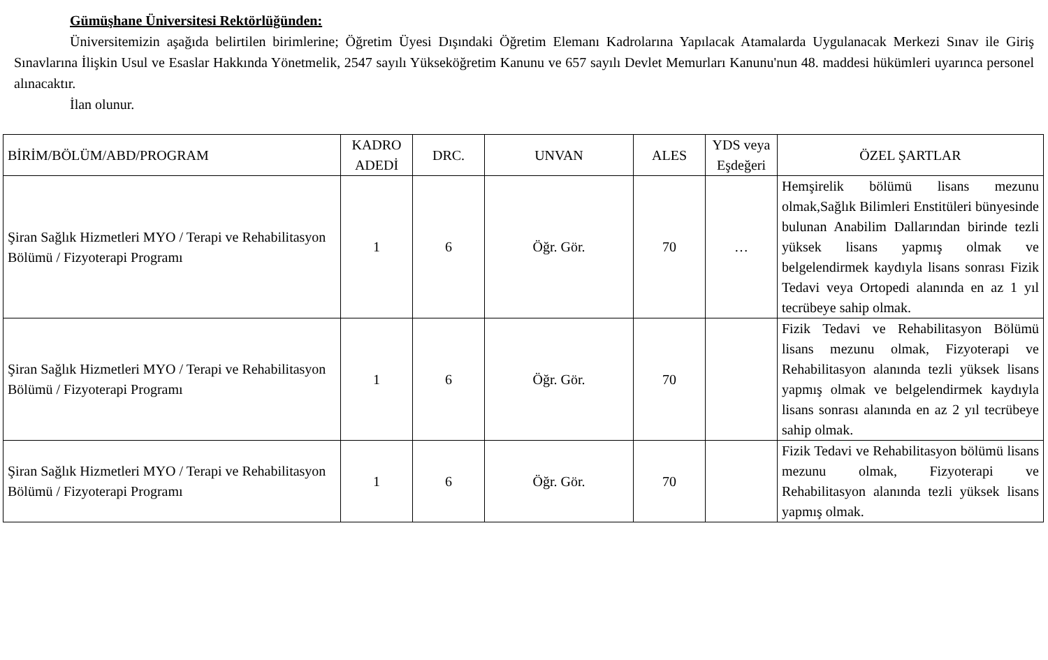Gümüşhane Üniversitesi Rektörlüğünden:
Üniversitemizin aşağıda belirtilen birimlerine; Öğretim Üyesi Dışındaki Öğretim Elemanı Kadrolarına Yapılacak Atamalarda Uygulanacak Merkezi Sınav ile Giriş Sınavlarına İlişkin Usul ve Esaslar Hakkında Yönetmelik, 2547 sayılı Yükseköğretim Kanunu ve 657 sayılı Devlet Memurları Kanunu'nun 48. maddesi hükümleri uyarınca personel alınacaktır.
İlan olunur.
| BİRİM/BÖLÜM/ABD/PROGRAM | KADRO ADEDİ | DRC. | UNVAN | ALES | YDS veya Eşdeğeri | ÖZEL ŞARTLAR |
| --- | --- | --- | --- | --- | --- | --- |
| Şiran Sağlık Hizmetleri MYO / Terapi ve Rehabilitasyon Bölümü / Fizyoterapi Programı | 1 | 6 | Öğr. Gör. | 70 | … | Hemşirelik bölümü lisans mezunu olmak,Sağlık Bilimleri Enstitüleri bünyesinde bulunan Anabilim Dallarından birinde tezli yüksek lisans yapmış olmak ve belgelendirmek kaydıyla lisans sonrası Fizik Tedavi veya Ortopedi alanında en az 1 yıl tecrübeye sahip olmak. |
| Şiran Sağlık Hizmetleri MYO / Terapi ve Rehabilitasyon Bölümü / Fizyoterapi Programı | 1 | 6 | Öğr. Gör. | 70 | | Fizik Tedavi ve Rehabilitasyon Bölümü lisans mezunu olmak, Fizyoterapi ve Rehabilitasyon alanında tezli yüksek lisans yapmış olmak ve belgelendirmek kaydıyla lisans sonrası alanında en az 2 yıl tecrübeye sahip olmak. |
| Şiran Sağlık Hizmetleri MYO / Terapi ve Rehabilitasyon Bölümü / Fizyoterapi Programı | 1 | 6 | Öğr. Gör. | 70 | | Fizik Tedavi ve Rehabilitasyon bölümü lisans mezunu olmak, Fizyoterapi ve Rehabilitasyon alanında tezli yüksek lisans yapmış olmak. |